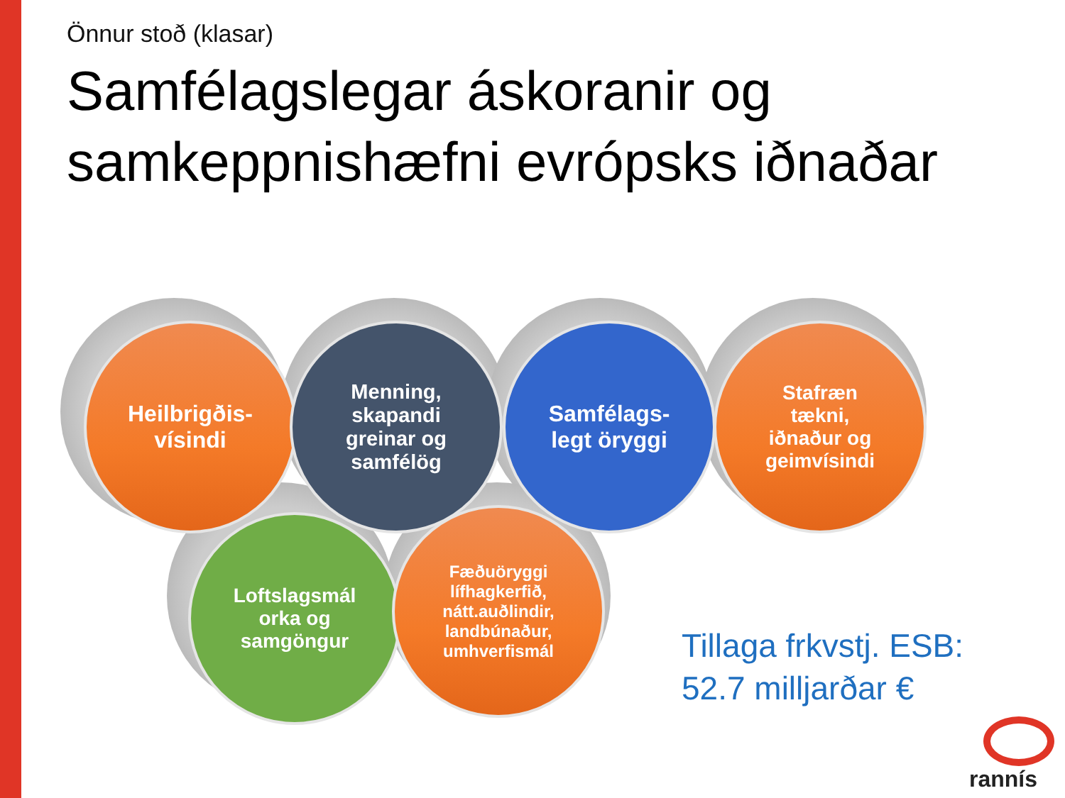Önnur stoð (klasar)
Samfélagslegar áskoranir og samkeppnishæfni evrópsks iðnaðar
Heilbrigðis-
vísindi
Menning,
skapandi
greinar og
samfélög
Samfélags-
legt öryggi
Stafræn
tækni,
iðnaður og
geimvísindi
Loftslagsmál
orka og
samgöngur
Fæðuöryggi
lífhagkerfið,
nátt.auðlindir,
landbúnaður,
umhverfismál
Tillaga frkvstj. ESB:
52.7 milljarðar €
rannís